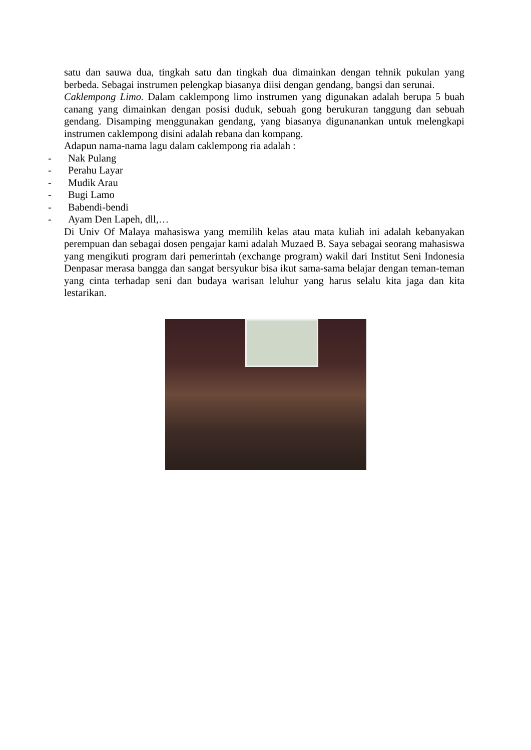satu dan sauwa dua, tingkah satu dan tingkah dua dimainkan dengan tehnik pukulan yang berbeda. Sebagai instrumen pelengkap biasanya diisi dengan gendang, bangsi dan serunai.
Caklempong Limo. Dalam caklempong limo instrumen yang digunakan adalah berupa 5 buah canang yang dimainkan dengan posisi duduk, sebuah gong berukuran tanggung dan sebuah gendang. Disamping menggunakan gendang, yang biasanya digunanankan untuk melengkapi instrumen caklempong disini adalah rebana dan kompang.
Adapun nama-nama lagu dalam caklempong ria adalah :
- Nak Pulang
- Perahu Layar
- Mudik Arau
- Bugi Lamo
- Babendi-bendi
- Ayam Den Lapeh, dll,…
Di Univ Of Malaya mahasiswa yang memilih kelas atau mata kuliah ini adalah kebanyakan perempuan dan sebagai dosen pengajar kami adalah Muzaed B. Saya sebagai seorang mahasiswa yang mengikuti program dari pemerintah (exchange program) wakil dari Institut Seni Indonesia Denpasar merasa bangga dan sangat bersyukur bisa ikut sama-sama belajar dengan teman-teman yang cinta terhadap seni dan budaya warisan leluhur yang harus selalu kita jaga dan kita lestarikan.